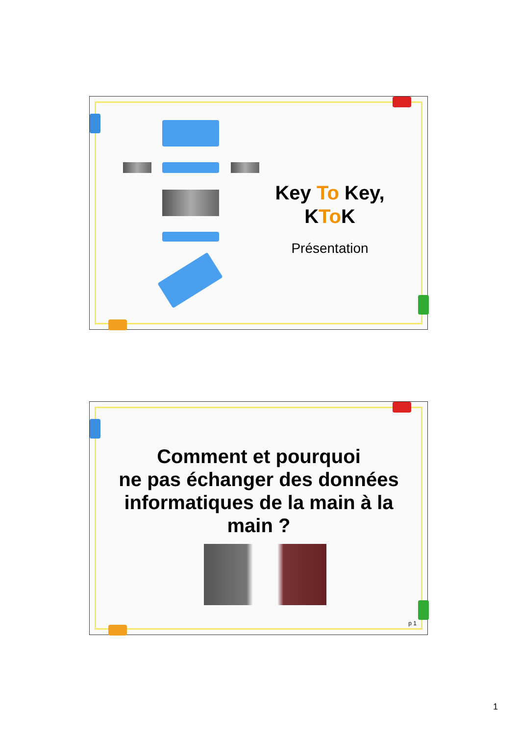Key To Key,
KTo K
Présentation
Comment et pourquoi
ne pas échanger des données informatiques de la main à la main ?
p 1
1